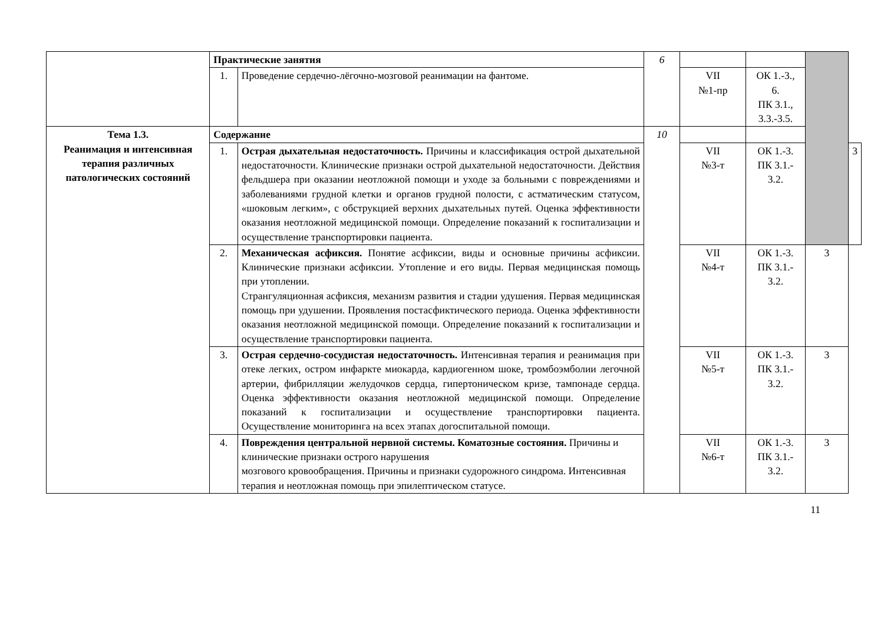| | Практические занятия | | 6 | | | | |
| | 1. | Проведение сердечно-лёгочно-мозговой реанимации на фантоме. | | VII №1-пр | ОК 1.-3., 6. ПК 3.1., 3.3.-3.5. | | |
| Тема 1.3. Реанимация и интенсивная терапия различных патологических состояний | Содержание | | 10 | | | | |
| | 1. | Острая дыхательная недостаточность. Причины и классификация острой дыхательной недостаточности. Клинические признаки острой дыхательной недостаточности. Действия фельдшера при оказании неотложной помощи и уходе за больными с повреждениями и заболеваниями грудной клетки и органов грудной полости, с астматическим статусом, «шоковым легким», с обструкцией верхних дыхательных путей. Оценка эффективности оказания неотложной медицинской помощи. Определение показаний к госпитализации и осуществление транспортировки пациента. | | VII №3-т | ОК 1.-3. ПК 3.1.- 3.2. | | 3 |
| | 2. | Механическая асфиксия. Понятие асфиксии, виды и основные причины асфиксии. Клинические признаки асфиксии. Утопление и его виды. Первая медицинская помощь при утоплении. Странгуляционная асфиксия, механизм развития и стадии удушения. Первая медицинская помощь при удушении. Проявления постасфиктического периода. Оценка эффективности оказания неотложной медицинской помощи. Определение показаний к госпитализации и осуществление транспортировки пациента. | | VII №4-т | ОК 1.-3. ПК 3.1.- 3.2. | 3 | |
| | 3. | Острая сердечно-сосудистая недостаточность. Интенсивная терапия и реанимация при отеке легких, остром инфаркте миокарда, кардиогенном шоке, тромбоэмболии легочной артерии, фибрилляции желудочков сердца, гипертоническом кризе, тампонаде сердца. Оценка эффективности оказания неотложной медицинской помощи. Определение показаний к госпитализации и осуществление транспортировки пациента. Осуществление мониторинга на всех этапах догоспитальной помощи. | | VII №5-т | ОК 1.-3. ПК 3.1.- 3.2. | 3 | |
| | 4. | Повреждения центральной нервной системы. Коматозные состояния. Причины и клинические признаки острого нарушения мозгового кровообращения. Причины и признаки судорожного синдрома. Интенсивная терапия и неотложная помощь при эпилептическом статусе. | | VII №6-т | ОК 1.-3. ПК 3.1.- 3.2. | 3 | |
11